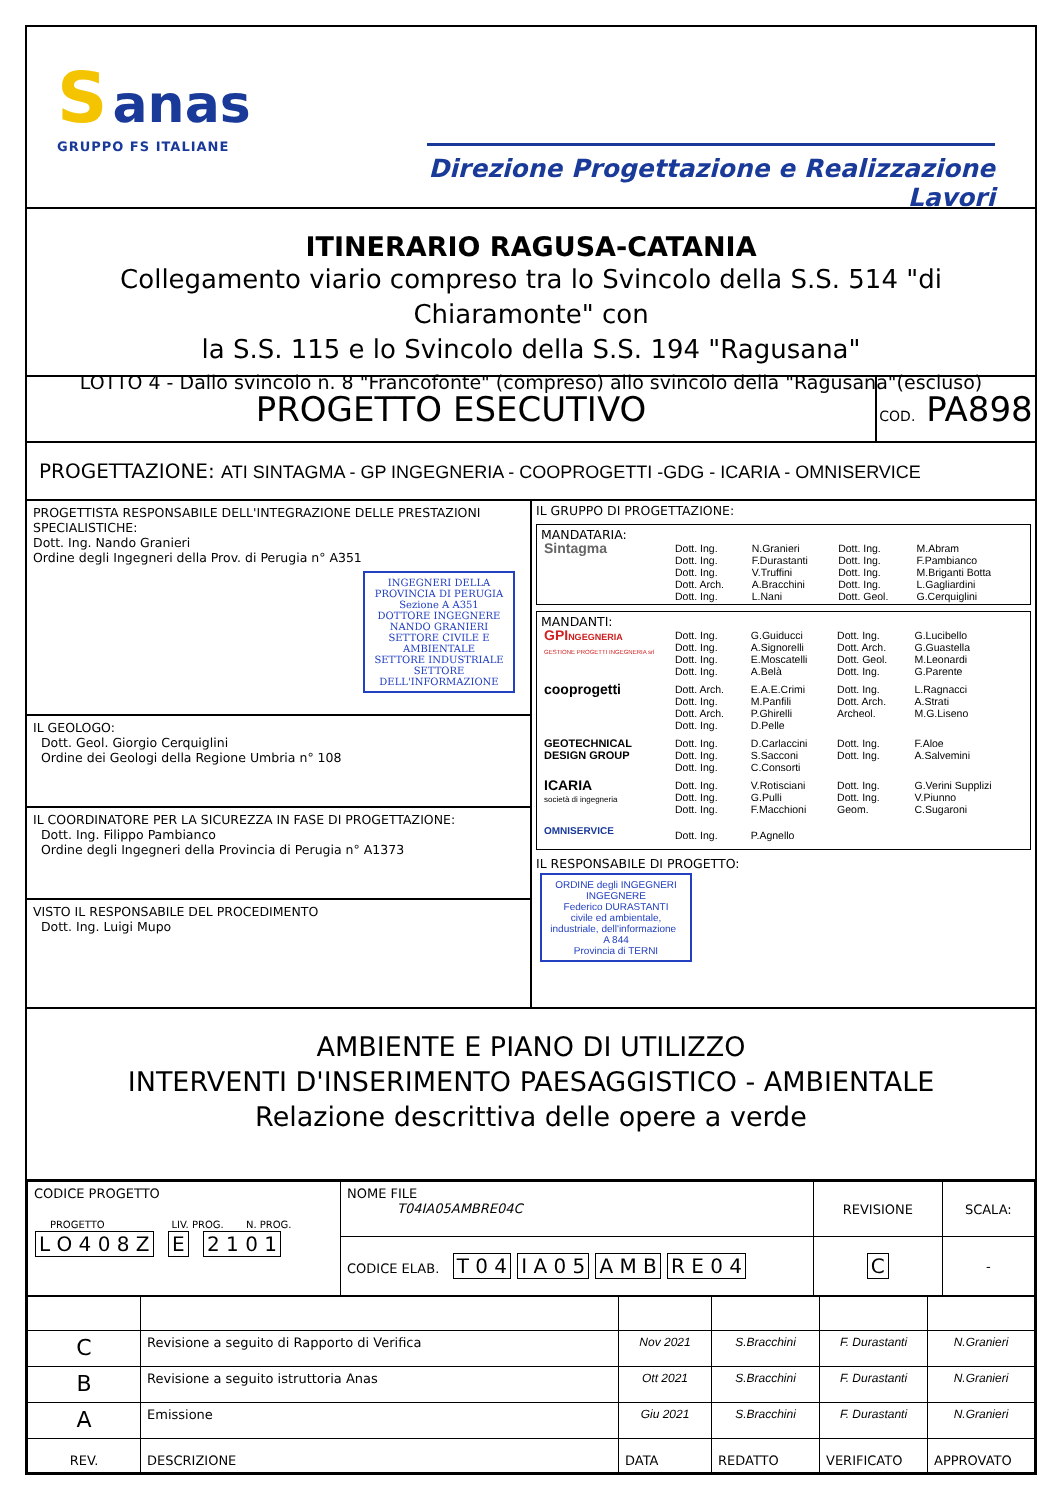S anas
GRUPPO FS ITALIANE
Direzione Progettazione e Realizzazione Lavori
ITINERARIO RAGUSA-CATANIA
Collegamento viario compreso tra lo Svincolo della S.S. 514 "di Chiaramonte" con
la S.S. 115 e lo Svincolo della S.S. 194 "Ragusana"
LOTTO 4 - Dallo svincolo n. 8 "Francofonte" (compreso) allo svincolo della "Ragusana"(escluso)
PROGETTO ESECUTIVO
COD. PA898
PROGETTAZIONE: ATI SINTAGMA - GP INGEGNERIA - COOPROGETTI -GDG - ICARIA - OMNISERVICE
PROGETTISTA RESPONSABILE DELL'INTEGRAZIONE DELLE PRESTAZIONI SPECIALISTICHE:
Dott. Ing. Nando Granieri
Ordine degli Ingegneri della Prov. di Perugia n° A351
INGEGNERI DELLA PROVINCIA DI PERUGIA
Sezione A A351
DOTTORE INGEGNERE
NANDO GRANIERI
SETTORE CIVILE E AMBIENTALE
SETTORE INDUSTRIALE
SETTORE DELL'INFORMAZIONE
IL GEOLOGO:
Dott. Geol. Giorgio Cerquiglini
Ordine dei Geologi della Regione Umbria n° 108
IL COORDINATORE PER LA SICUREZZA IN FASE DI PROGETTAZIONE:
Dott. Ing. Filippo Pambianco
Ordine degli Ingegneri della Provincia di Perugia n° A1373
VISTO IL RESPONSABILE DEL PROCEDIMENTO
Dott. Ing. Luigi Mupo
IL GRUPPO DI PROGETTAZIONE:
MANDATARIA:
| Sintagma | Dott. Ing. | N.Granieri | Dott. Ing. | M.Abram |
| | Dott. Ing. | F.Durastanti | Dott. Ing. | F.Pambianco |
| | Dott. Ing. | V.Truffini | Dott. Ing. | M.Briganti Botta |
| | Dott. Arch. | A.Bracchini | Dott. Ing. | L.Gagliardini |
| | Dott. Ing. | L.Nani | Dott. Geol. | G.Cerquiglini |
MANDANTI:
| GPI NGEGNERIA GESTIONE PROGETTI INGEGNERIA srl | Dott. Ing. | G.Guiducci | Dott. Ing. | G.Lucibello |
| | Dott. Ing. | A.Signorelli | Dott. Arch. | G.Guastella |
| | Dott. Ing. | E.Moscatelli | Dott. Geol. | M.Leonardi |
| | Dott. Ing. | A.Belà | Dott. Ing. | G.Parente |
| cooprogetti | Dott. Arch. | E.A.E.Crimi | Dott. Ing. | L.Ragnacci |
| | Dott. Ing. | M.Panfili | Dott. Arch. | A.Strati |
| | Dott. Arch. | P.Ghirelli | Archeol. | M.G.Liseno |
| | Dott. Ing. | D.Pelle | | |
| GEOTECHNICAL DESIGN GROUP | Dott. Ing. | D.Carlaccini | Dott. Ing. | F.Aloe |
| | Dott. Ing. | S.Sacconi | Dott. Ing. | A.Salvemini |
| | Dott. Ing. | C.Consorti | | |
| ICARIA società di ingegneria | Dott. Ing. | V.Rotisciani | Dott. Ing. | G.Verini Supplizi |
| | Dott. Ing. | G.Pulli | Dott. Ing. | V.Piunno |
| | Dott. Ing. | F.Macchioni | Geom. | C.Sugaroni |
| OMNISERVICE | Dott. Ing. | P.Agnello | | |
IL RESPONSABILE DI PROGETTO:
ORDINE degli INGEGNERI
INGEGNERE
Federico DURASTANTI
civile ed ambientale, industriale, dell'informazione A 844
Provincia di TERNI
AMBIENTE E PIANO DI UTILIZZO
INTERVENTI D'INSERIMENTO PAESAGGISTICO - AMBIENTALE
Relazione descrittiva delle opere a verde
| CODICE PROGETTO PROGETTO LIV. PROG. N. PROG. L O 4 0 8 Z E 2 1 0 1 | NOME FILE T04IA05AMBRE04C | REVISIONE | SCALA: |
| | CODICE ELAB. T 0 4 I A 0 5 A M B R E 0 4 | C | - |
| C | Revisione a seguito di Rapporto di Verifica | Nov 2021 | S.Bracchini | F. Durastanti | N.Granieri |
| B | Revisione a seguito istruttoria Anas | Ott 2021 | S.Bracchini | F. Durastanti | N.Granieri |
| A | Emissione | Giu 2021 | S.Bracchini | F. Durastanti | N.Granieri |
| REV. | DESCRIZIONE | DATA | REDATTO | VERIFICATO | APPROVATO |